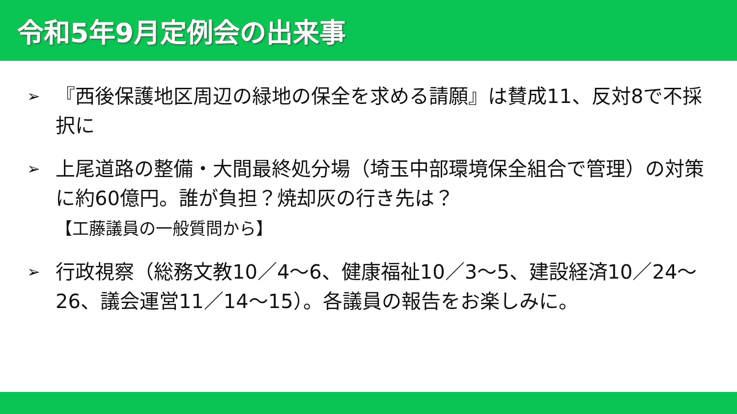令和5年9月定例会の出来事
➢ 『西後保護地区周辺の緑地の保全を求める請願』は賛成11、反対8で不採択に
➢ 上尾道路の整備・大間最終処分場（埼玉中部環境保全組合で管理）の対策に約60億円。誰が負担？焼却灰の行き先は？
【工藤議員の一般質問から】
➢ 行政視察（総務文教10／4～6、健康福祉10／3～5、建設経済10／24～26、議会運営11／14～15）。各議員の報告をお楽しみに。